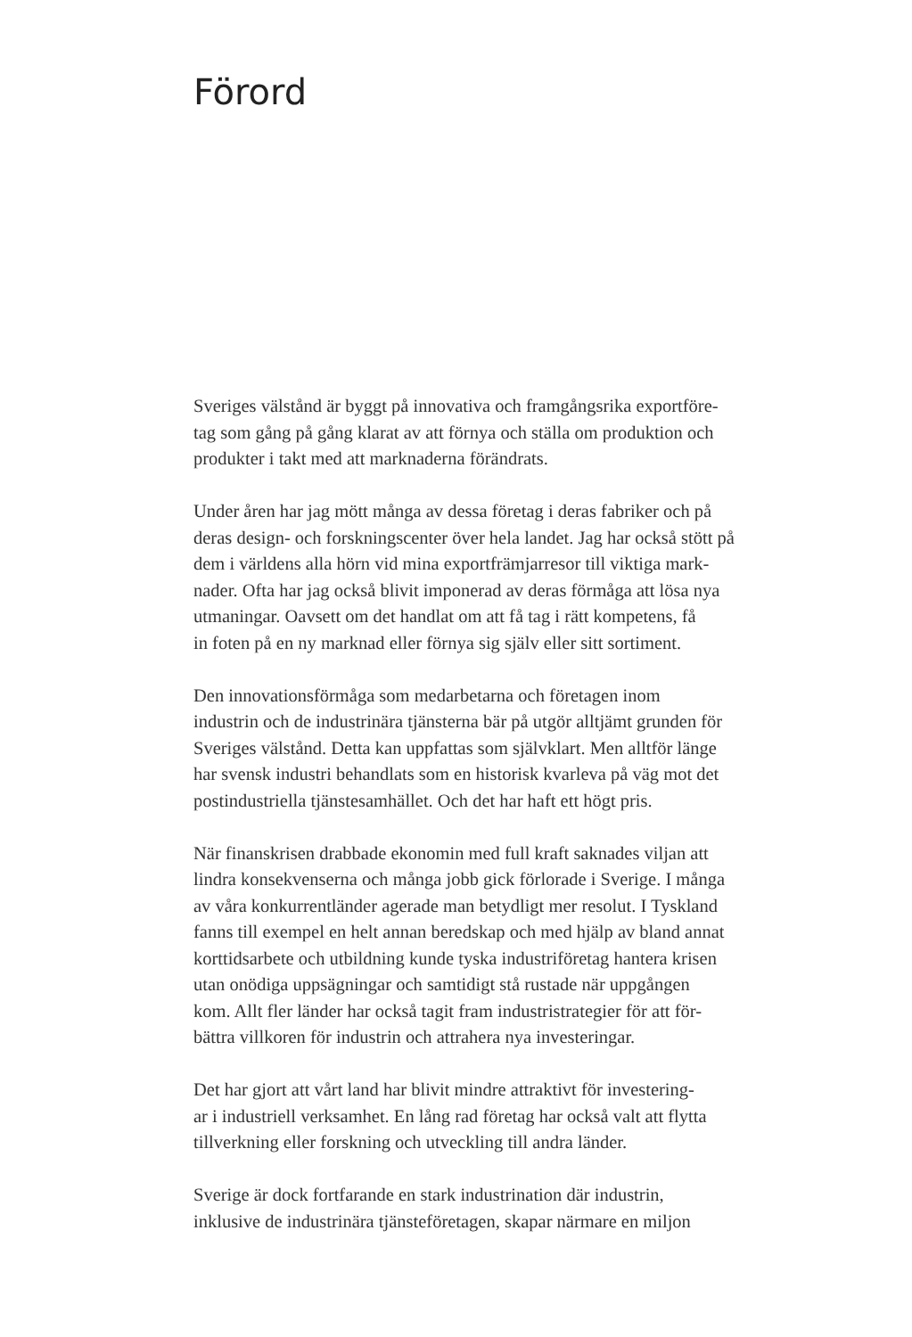Förord
Sveriges välstånd är byggt på innovativa och framgångsrika exportföre-
tag som gång på gång klarat av att förnya och ställa om produktion och
produkter i takt med att marknaderna förändrats.
Under åren har jag mött många av dessa företag i deras fabriker och på
deras design- och forskningscenter över hela landet. Jag har också stött på
dem i världens alla hörn vid mina exportfrämjarresor till viktiga mark-
nader. Ofta har jag också blivit imponerad av deras förmåga att lösa nya
utmaningar. Oavsett om det handlat om att få tag i rätt kompetens, få
in foten på en ny marknad eller förnya sig själv eller sitt sortiment.
Den innovationsförmåga som medarbetarna och företagen inom
industrin och de industrinära tjänsterna bär på utgör alltjämt grunden för
Sveriges välstånd. Detta kan uppfattas som självklart. Men alltför länge
har svensk industri behandlats som en historisk kvarleva på väg mot det
postindustriella tjänstesamhället. Och det har haft ett högt pris.
När finanskrisen drabbade ekonomin med full kraft saknades viljan att
lindra konsekvenserna och många jobb gick förlorade i Sverige. I många
av våra konkurrentländer agerade man betydligt mer resolut. I Tyskland
fanns till exempel en helt annan beredskap och med hjälp av bland annat
korttidsarbete och utbildning kunde tyska industriföretag hantera krisen
utan onödiga uppsägningar och samtidigt stå rustade när uppgången
kom. Allt fler länder har också tagit fram industristrategier för att för-
bättra villkoren för industrin och attrahera nya investeringar.
Det har gjort att vårt land har blivit mindre attraktivt för investering-
ar i industriell verksamhet. En lång rad företag har också valt att flytta
tillverkning eller forskning och utveckling till andra länder.
Sverige är dock fortfarande en stark industrination där industrin,
inklusive de industrinära tjänsteföretagen, skapar närmare en miljon